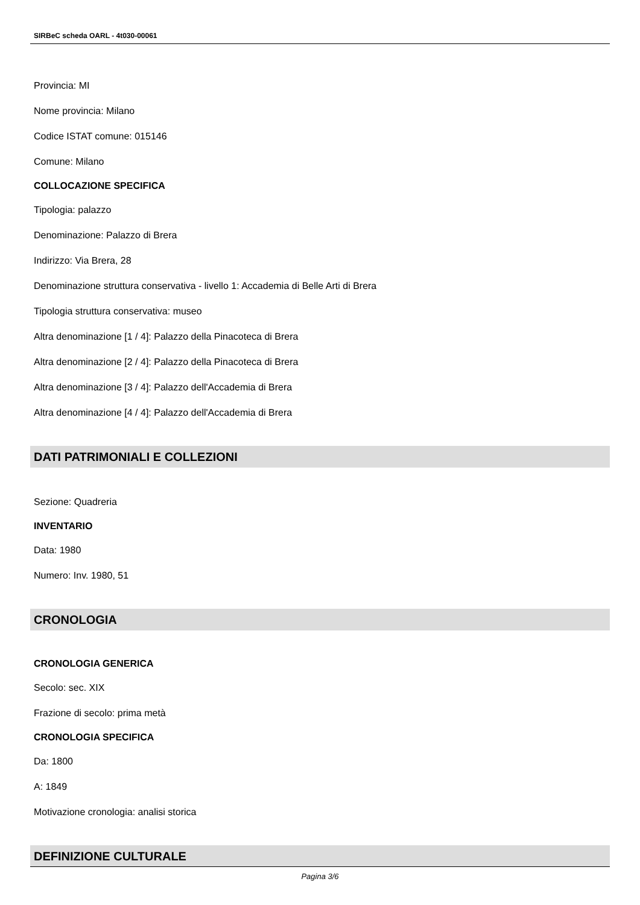SIRBeC scheda OARL - 4t030-00061
Provincia: MI
Nome provincia: Milano
Codice ISTAT comune: 015146
Comune: Milano
COLLOCAZIONE SPECIFICA
Tipologia: palazzo
Denominazione: Palazzo di Brera
Indirizzo: Via Brera, 28
Denominazione struttura conservativa - livello 1: Accademia di Belle Arti di Brera
Tipologia struttura conservativa: museo
Altra denominazione [1 / 4]: Palazzo della Pinacoteca di Brera
Altra denominazione [2 / 4]: Palazzo della Pinacoteca di Brera
Altra denominazione [3 / 4]: Palazzo dell'Accademia di Brera
Altra denominazione [4 / 4]: Palazzo dell'Accademia di Brera
DATI PATRIMONIALI E COLLEZIONI
Sezione: Quadreria
INVENTARIO
Data: 1980
Numero: Inv. 1980, 51
CRONOLOGIA
CRONOLOGIA GENERICA
Secolo: sec. XIX
Frazione di secolo: prima metà
CRONOLOGIA SPECIFICA
Da: 1800
A: 1849
Motivazione cronologia: analisi storica
DEFINIZIONE CULTURALE
Pagina 3/6